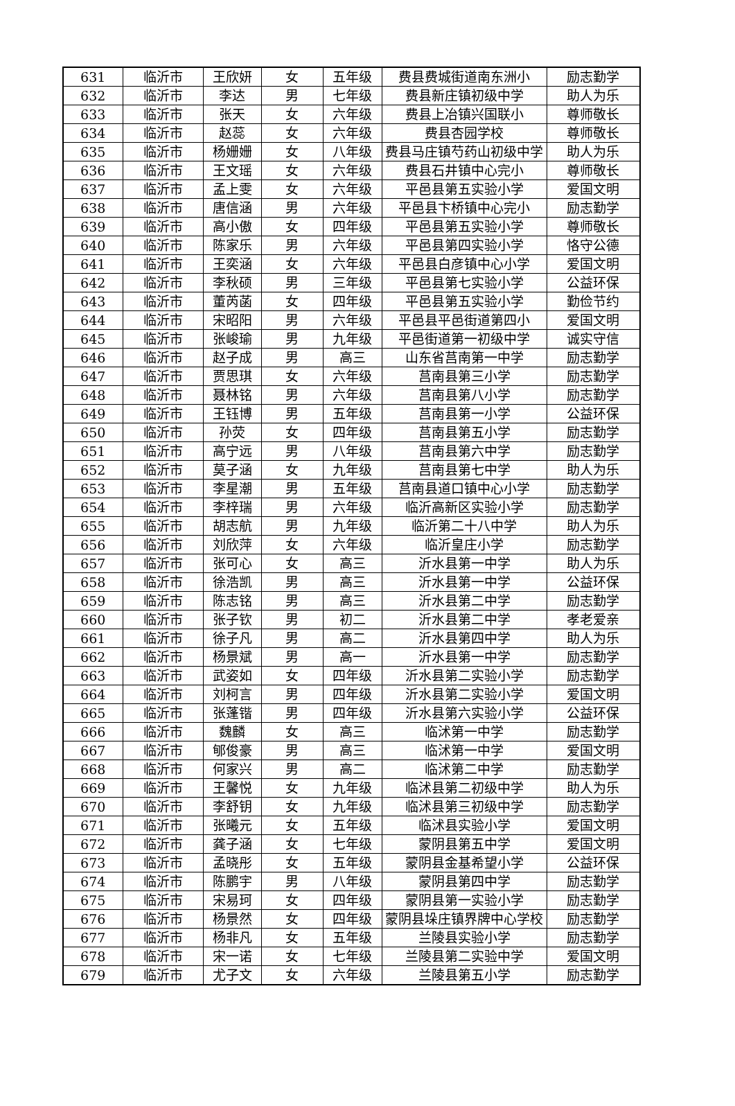| 631 | 临沂市 | 王欣妍 | 女 | 五年级 | 费县费城街道南东洲小 | 励志勤学 |
| 632 | 临沂市 | 李达 | 男 | 七年级 | 费县新庄镇初级中学 | 助人为乐 |
| 633 | 临沂市 | 张天 | 女 | 六年级 | 费县上冶镇兴国联小 | 尊师敬长 |
| 634 | 临沂市 | 赵蕊 | 女 | 六年级 | 费县杏园学校 | 尊师敬长 |
| 635 | 临沂市 | 杨姗姗 | 女 | 八年级 | 费县马庄镇芍药山初级中学 | 助人为乐 |
| 636 | 临沂市 | 王文瑶 | 女 | 六年级 | 费县石井镇中心完小 | 尊师敬长 |
| 637 | 临沂市 | 孟上雯 | 女 | 六年级 | 平邑县第五实验小学 | 爱国文明 |
| 638 | 临沂市 | 唐信涵 | 男 | 六年级 | 平邑县卞桥镇中心完小 | 励志勤学 |
| 639 | 临沂市 | 高小傲 | 女 | 四年级 | 平邑县第五实验小学 | 尊师敬长 |
| 640 | 临沂市 | 陈家乐 | 男 | 六年级 | 平邑县第四实验小学 | 恪守公德 |
| 641 | 临沂市 | 王奕涵 | 女 | 六年级 | 平邑县白彦镇中心小学 | 爱国文明 |
| 642 | 临沂市 | 李秋硕 | 男 | 三年级 | 平邑县第七实验小学 | 公益环保 |
| 643 | 临沂市 | 董芮菡 | 女 | 四年级 | 平邑县第五实验小学 | 勤俭节约 |
| 644 | 临沂市 | 宋昭阳 | 男 | 六年级 | 平邑县平邑街道第四小 | 爱国文明 |
| 645 | 临沂市 | 张峻瑜 | 男 | 九年级 | 平邑街道第一初级中学 | 诚实守信 |
| 646 | 临沂市 | 赵子成 | 男 | 高三 | 山东省莒南第一中学 | 励志勤学 |
| 647 | 临沂市 | 贾思琪 | 女 | 六年级 | 莒南县第三小学 | 励志勤学 |
| 648 | 临沂市 | 聂林铭 | 男 | 六年级 | 莒南县第八小学 | 励志勤学 |
| 649 | 临沂市 | 王钰博 | 男 | 五年级 | 莒南县第一小学 | 公益环保 |
| 650 | 临沂市 | 孙荧 | 女 | 四年级 | 莒南县第五小学 | 励志勤学 |
| 651 | 临沂市 | 高宁远 | 男 | 八年级 | 莒南县第六中学 | 励志勤学 |
| 652 | 临沂市 | 莫子涵 | 女 | 九年级 | 莒南县第七中学 | 助人为乐 |
| 653 | 临沂市 | 李星潮 | 男 | 五年级 | 莒南县道口镇中心小学 | 励志勤学 |
| 654 | 临沂市 | 李梓瑞 | 男 | 六年级 | 临沂高新区实验小学 | 励志勤学 |
| 655 | 临沂市 | 胡志航 | 男 | 九年级 | 临沂第二十八中学 | 助人为乐 |
| 656 | 临沂市 | 刘欣萍 | 女 | 六年级 | 临沂皇庄小学 | 励志勤学 |
| 657 | 临沂市 | 张可心 | 女 | 高三 | 沂水县第一中学 | 助人为乐 |
| 658 | 临沂市 | 徐浩凯 | 男 | 高三 | 沂水县第一中学 | 公益环保 |
| 659 | 临沂市 | 陈志铭 | 男 | 高三 | 沂水县第二中学 | 励志勤学 |
| 660 | 临沂市 | 张子钦 | 男 | 初二 | 沂水县第二中学 | 孝老爱亲 |
| 661 | 临沂市 | 徐子凡 | 男 | 高二 | 沂水县第四中学 | 助人为乐 |
| 662 | 临沂市 | 杨景斌 | 男 | 高一 | 沂水县第一中学 | 励志勤学 |
| 663 | 临沂市 | 武姿如 | 女 | 四年级 | 沂水县第二实验小学 | 励志勤学 |
| 664 | 临沂市 | 刘柯言 | 男 | 四年级 | 沂水县第二实验小学 | 爱国文明 |
| 665 | 临沂市 | 张蓬锴 | 男 | 四年级 | 沂水县第六实验小学 | 公益环保 |
| 666 | 临沂市 | 魏麟 | 女 | 高三 | 临沭第一中学 | 励志勤学 |
| 667 | 临沂市 | 郇俊豪 | 男 | 高三 | 临沭第一中学 | 爱国文明 |
| 668 | 临沂市 | 何家兴 | 男 | 高二 | 临沭第二中学 | 励志勤学 |
| 669 | 临沂市 | 王馨悦 | 女 | 九年级 | 临沭县第二初级中学 | 助人为乐 |
| 670 | 临沂市 | 李舒钥 | 女 | 九年级 | 临沭县第三初级中学 | 励志勤学 |
| 671 | 临沂市 | 张曦元 | 女 | 五年级 | 临沭县实验小学 | 爱国文明 |
| 672 | 临沂市 | 龚子涵 | 女 | 七年级 | 蒙阴县第五中学 | 爱国文明 |
| 673 | 临沂市 | 孟晓彤 | 女 | 五年级 | 蒙阴县金基希望小学 | 公益环保 |
| 674 | 临沂市 | 陈鹏宇 | 男 | 八年级 | 蒙阴县第四中学 | 励志勤学 |
| 675 | 临沂市 | 宋易珂 | 女 | 四年级 | 蒙阴县第一实验小学 | 励志勤学 |
| 676 | 临沂市 | 杨景然 | 女 | 四年级 | 蒙阴县垛庄镇界牌中心学校 | 励志勤学 |
| 677 | 临沂市 | 杨非凡 | 女 | 五年级 | 兰陵县实验小学 | 励志勤学 |
| 678 | 临沂市 | 宋一诺 | 女 | 七年级 | 兰陵县第二实验中学 | 爱国文明 |
| 679 | 临沂市 | 尤子文 | 女 | 六年级 | 兰陵县第五小学 | 励志勤学 |